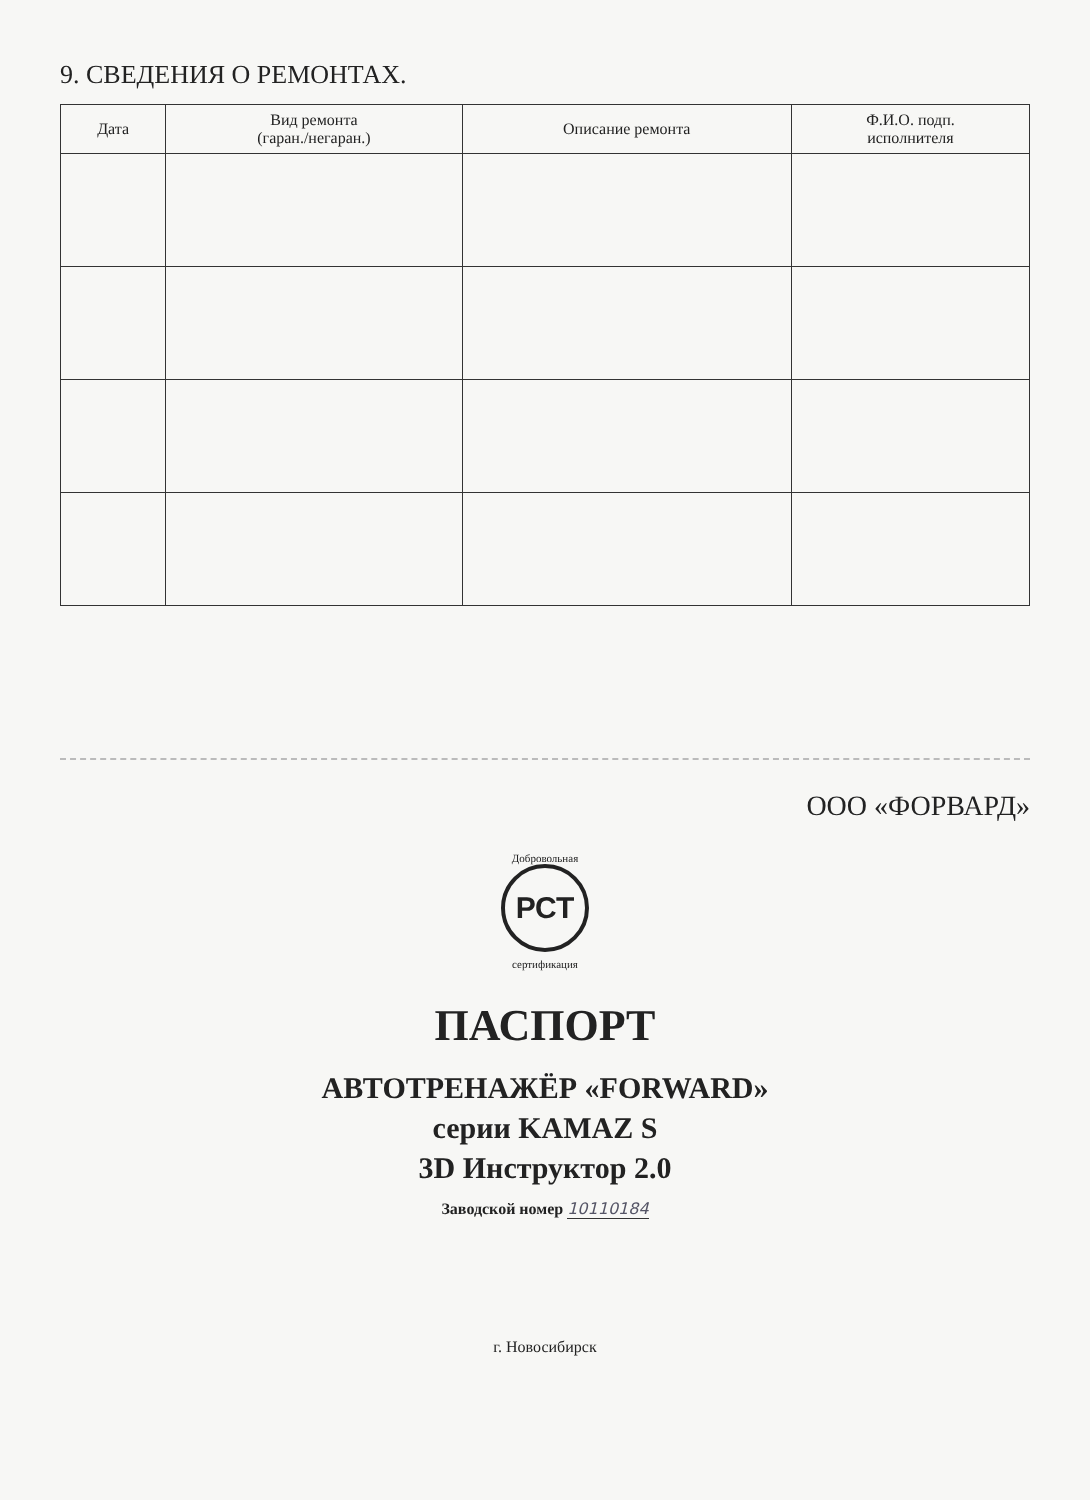9. СВЕДЕНИЯ О РЕМОНТАХ.
| Дата | Вид ремонта (гаран./негаран.) | Описание ремонта | Ф.И.О. подп. исполнителя |
| --- | --- | --- | --- |
ООО «ФОРВАРД»
Добровольная
РСТ
сертификация
ПАСПОРТ
АВТОТРЕНАЖЁР «FORWARD»
серии KAMAZ S
3D Инструктор 2.0
Заводской номер 10110184
г. Новосибирск